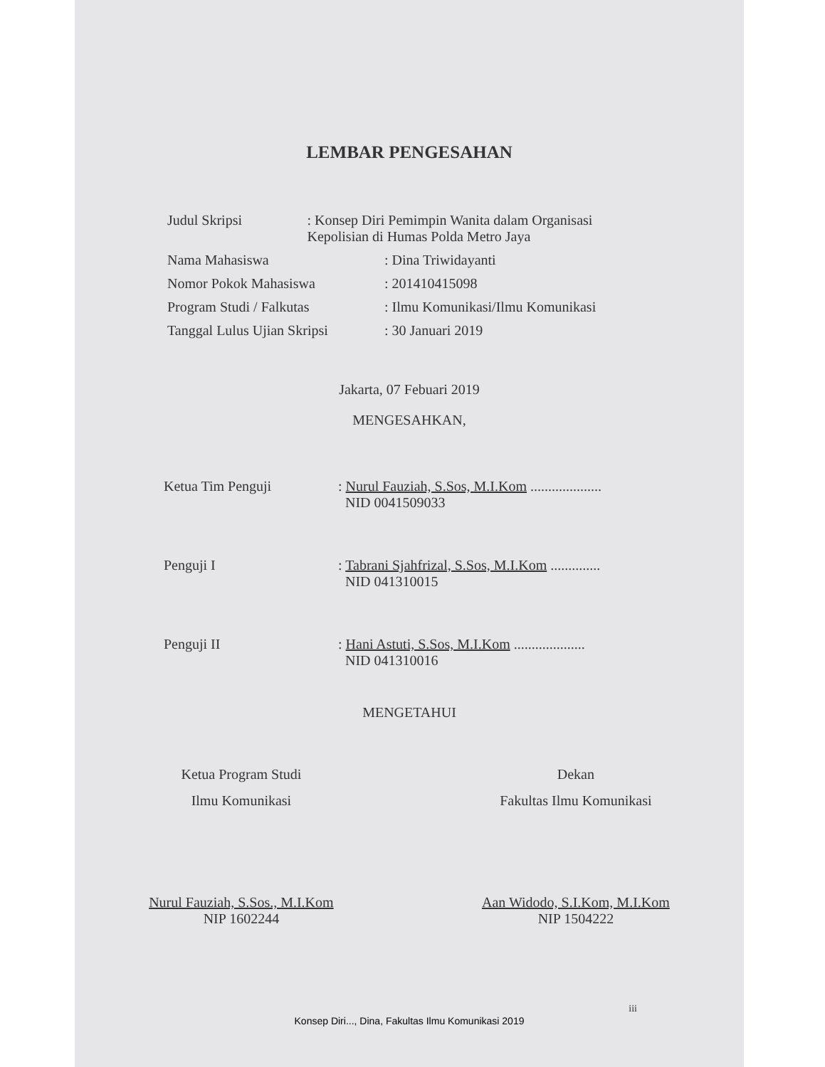LEMBAR PENGESAHAN
Judul Skripsi : Konsep Diri Pemimpin Wanita dalam Organisasi Kepolisian di Humas Polda Metro Jaya
Nama Mahasiswa : Dina Triwidayanti
Nomor Pokok Mahasiswa : 201410415098
Program Studi / Falkutas : Ilmu Komunikasi/Ilmu Komunikasi
Tanggal Lulus Ujian Skripsi
: 30 Januari 2019
Jakarta, 07 Febuari 2019
MENGESAHKAN,
Ketua Tim Penguji : Nurul Fauziah, S.Sos, M.I.Kom ....................
NID 0041509033
Penguji I : Tabrani Sjahfrizal, S.Sos, M.I.Kom ..............
NID 041310015
Penguji II : Hani Astuti, S.Sos, M.I.Kom ....................
NID 041310016
MENGETAHUI
Ketua Program Studi
Ilmu Komunikasi
Nurul Fauziah, S.Sos., M.I.Kom
NIP 1602244
Dekan
Fakultas Ilmu Komunikasi
Aan Widodo, S.I.Kom, M.I.Kom
NIP 1504222
iii
Konsep Diri..., Dina, Fakultas Ilmu Komunikasi 2019